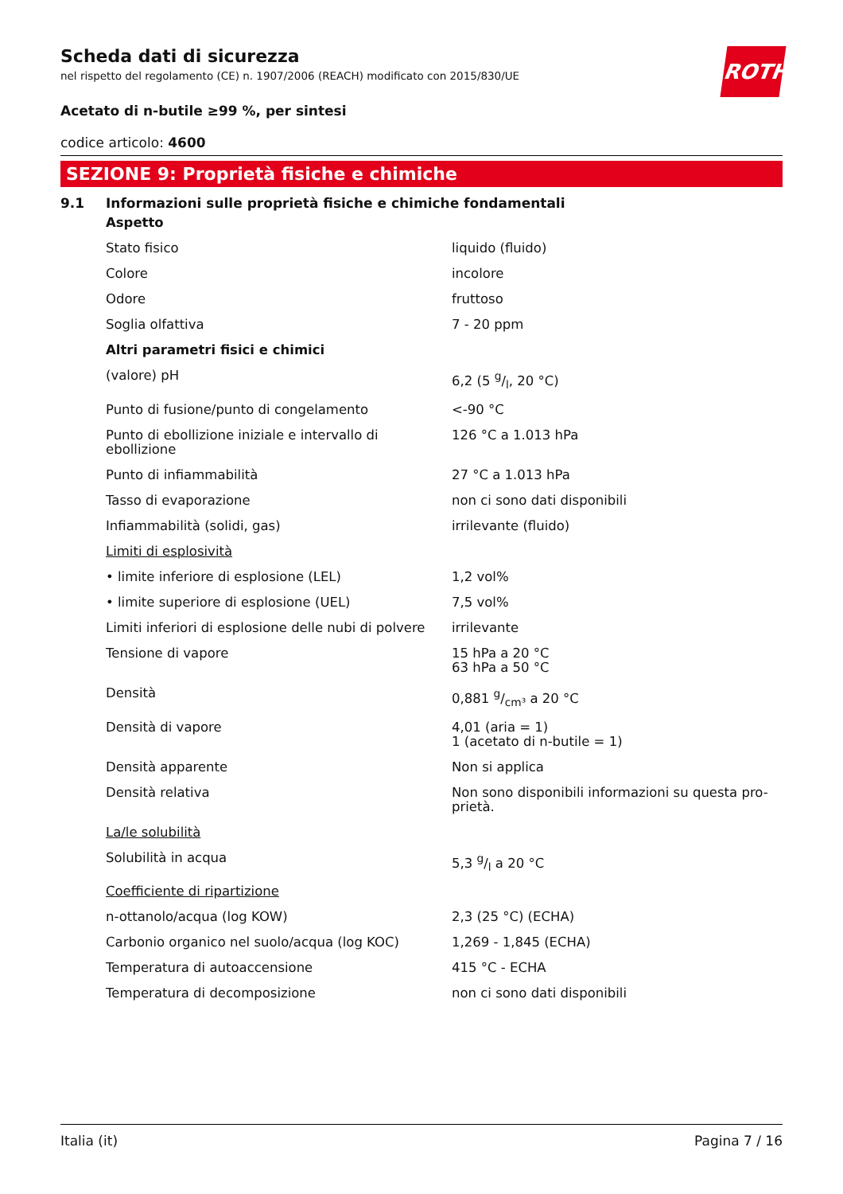ROTH
Scheda dati di sicurezza
nel rispetto del regolamento (CE) n. 1907/2006 (REACH) modificato con 2015/830/UE
Acetato di n-butile ≥99 %, per sintesi
codice articolo: 4600
SEZIONE 9: Proprietà fisiche e chimiche
9.1 Informazioni sulle proprietà fisiche e chimiche fondamentali
| Aspetto | |
| Stato fisico | liquido (fluido) |
| Colore | incolore |
| Odore | fruttoso |
| Soglia olfattiva | 7 - 20 ppm |
| Altri parametri fisici e chimici | |
| (valore) pH | 6,2 (5 g/l, 20 °C) |
| Punto di fusione/punto di congelamento | <-90 °C |
| Punto di ebollizione iniziale e intervallo di ebollizione | 126 °C a 1.013 hPa |
| Punto di infiammabilità | 27 °C a 1.013 hPa |
| Tasso di evaporazione | non ci sono dati disponibili |
| Infiammabilità (solidi, gas) | irrilevante (fluido) |
| Limiti di esplosività | |
| • limite inferiore di esplosione (LEL) | 1,2 vol% |
| • limite superiore di esplosione (UEL) | 7,5 vol% |
| Limiti inferiori di esplosione delle nubi di polvere | irrilevante |
| Tensione di vapore | 15 hPa a 20 °C 63 hPa a 50 °C |
| Densità | 0,881 g/cm³ a 20 °C |
| Densità di vapore | 4,01 (aria = 1) 1 (acetato di n-butile = 1) |
| Densità apparente | Non si applica |
| Densità relativa | Non sono disponibili informazioni su questa pro-prietà. |
| La/le solubilità | |
| Solubilità in acqua | 5,3 g/l a 20 °C |
| Coefficiente di ripartizione | |
| n-ottanolo/acqua (log KOW) | 2,3 (25 °C) (ECHA) |
| Carbonio organico nel suolo/acqua (log KOC) | 1,269 - 1,845 (ECHA) |
| Temperatura di autoaccensione | 415 °C - ECHA |
| Temperatura di decomposizione | non ci sono dati disponibili |
Italia (it) Pagina 7 / 16